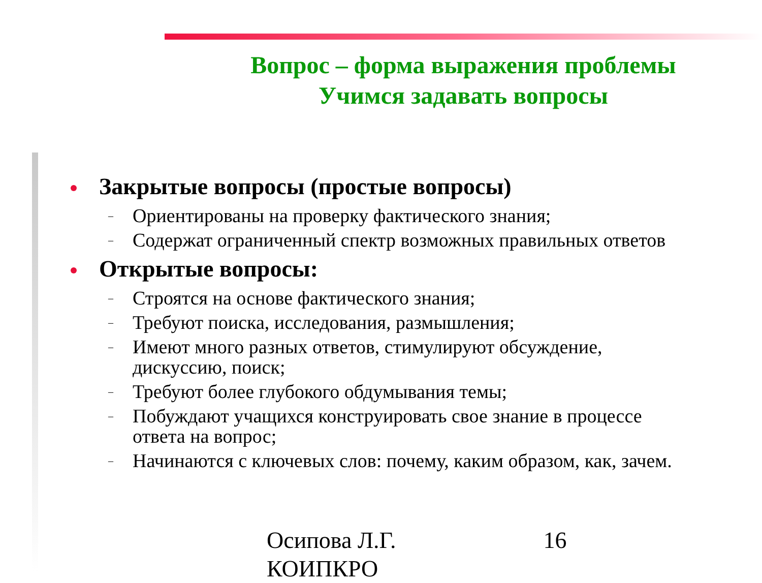Вопрос – форма выражения проблемы
Учимся задавать вопросы
Закрытые вопросы (простые вопросы)
– Ориентированы на проверку фактического знания;
– Содержат ограниченный спектр возможных правильных ответов
Открытые вопросы:
– Строятся на основе фактического знания;
– Требуют поиска, исследования, размышления;
– Имеют много разных ответов, стимулируют обсуждение, дискуссию, поиск;
– Требуют более глубокого обдумывания темы;
– Побуждают учащихся конструировать свое знание в процессе ответа на вопрос;
– Начинаются с ключевых слов: почему, каким образом, как, зачем.
Осипова Л.Г.
КОИПКРО
16